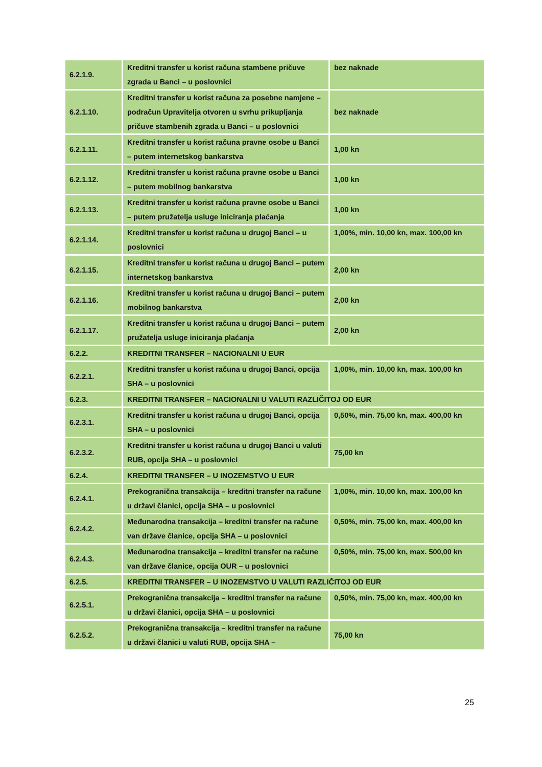| 6.2.1.9. | Kreditni transfer u korist računa stambene pričuve zgrada u Banci – u poslovnici | bez naknade |
| 6.2.1.10. | Kreditni transfer u korist računa za posebne namjene – podračun Upravitelja otvoren u svrhu prikupljanja pričuve stambenih zgrada u Banci – u poslovnici | bez naknade |
| 6.2.1.11. | Kreditni transfer u korist računa pravne osobe u Banci – putem internetskog bankarstva | 1,00 kn |
| 6.2.1.12. | Kreditni transfer u korist računa pravne osobe u Banci – putem mobilnog bankarstva | 1,00 kn |
| 6.2.1.13. | Kreditni transfer u korist računa pravne osobe u Banci – putem pružatelja usluge iniciranja plaćanja | 1,00 kn |
| 6.2.1.14. | Kreditni transfer u korist računa u drugoj Banci – u poslovnici | 1,00%, min. 10,00 kn, max. 100,00 kn |
| 6.2.1.15. | Kreditni transfer u korist računa u drugoj Banci – putem internetskog bankarstva | 2,00 kn |
| 6.2.1.16. | Kreditni transfer u korist računa u drugoj Banci – putem mobilnog bankarstva | 2,00 kn |
| 6.2.1.17. | Kreditni transfer u korist računa u drugoj Banci – putem pružatelja usluge iniciranja plaćanja | 2,00 kn |
| 6.2.2. | KREDITNI TRANSFER – NACIONALNI U EUR | |
| 6.2.2.1. | Kreditni transfer u korist računa u drugoj Banci, opcija SHA – u poslovnici | 1,00%, min. 10,00 kn, max. 100,00 kn |
| 6.2.3. | KREDITNI TRANSFER – NACIONALNI U VALUTI RAZLIČITOJ OD EUR | |
| 6.2.3.1. | Kreditni transfer u korist računa u drugoj Banci, opcija SHA – u poslovnici | 0,50%, min. 75,00 kn, max. 400,00 kn |
| 6.2.3.2. | Kreditni transfer u korist računa u drugoj Banci u valuti RUB, opcija SHA – u poslovnici | 75,00 kn |
| 6.2.4. | KREDITNI TRANSFER – U INOZEMSTVO U EUR | |
| 6.2.4.1. | Prekogranična transakcija – kreditni transfer na račune u državi članici, opcija SHA – u poslovnici | 1,00%, min. 10,00 kn, max. 100,00 kn |
| 6.2.4.2. | Međunarodna transakcija – kreditni transfer na račune van države članice, opcija SHA – u poslovnici | 0,50%, min. 75,00 kn, max. 400,00 kn |
| 6.2.4.3. | Međunarodna transakcija – kreditni transfer na račune van države članice, opcija OUR – u poslovnici | 0,50%, min. 75,00 kn, max. 500,00 kn |
| 6.2.5. | KREDITNI TRANSFER – U INOZEMSTVO U VALUTI RAZLIČITOJ OD EUR | |
| 6.2.5.1. | Prekogranična transakcija – kreditni transfer na račune u državi članici, opcija SHA – u poslovnici | 0,50%, min. 75,00 kn, max. 400,00 kn |
| 6.2.5.2. | Prekogranična transakcija – kreditni transfer na račune u državi članici u valuti RUB, opcija SHA – | 75,00 kn |
25